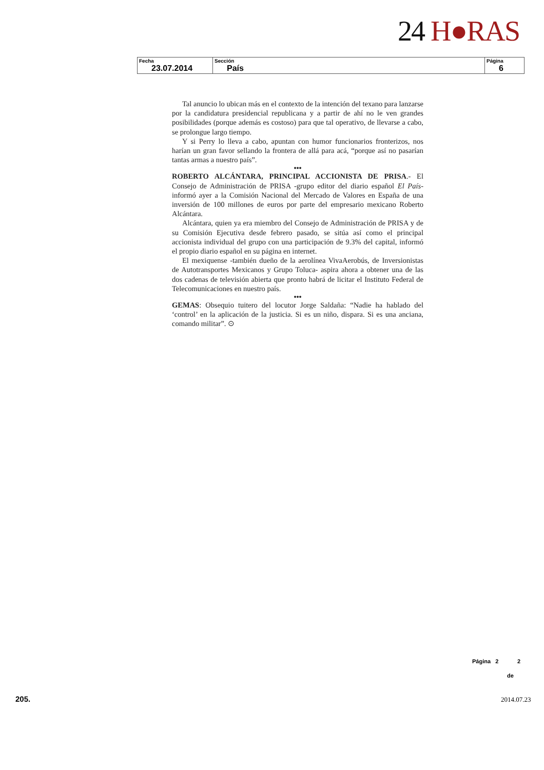24 H●RAS
| Fecha 23.07.2014 | Sección País | Página 6 |
Tal anuncio lo ubican más en el contexto de la intención del texano para lanzarse por la candidatura presidencial republicana y a partir de ahí no le ven grandes posibilidades (porque además es costoso) para que tal operativo, de llevarse a cabo, se prolongue largo tiempo.
Y si Perry lo lleva a cabo, apuntan con humor funcionarios fronterizos, nos harían un gran favor sellando la frontera de allá para acá, “porque así no pasarían tantas armas a nuestro país”.
•••
ROBERTO ALCÁNTARA, PRINCIPAL ACCIONISTA DE PRISA.- El Consejo de Administración de PRISA -grupo editor del diario español El País- informó ayer a la Comisión Nacional del Mercado de Valores en España de una inversión de 100 millones de euros por parte del empresario mexicano Roberto Alcántara.
Alcántara, quien ya era miembro del Consejo de Administración de PRISA y de su Comisión Ejecutiva desde febrero pasado, se sitúa así como el principal accionista individual del grupo con una participación de 9.3% del capital, informó el propio diario español en su página en internet.
El mexiquense -también dueño de la aerolínea VivaAerobús, de Inversionistas de Autotransportes Mexicanos y Grupo Toluca- aspira ahora a obtener una de las dos cadenas de televisión abierta que pronto habrá de licitar el Instituto Federal de Telecomunicaciones en nuestro país.
•••
GEMAS: Obsequio tuitero del locutor Jorge Saldaña: “Nadie ha hablado del ‘control’ en la aplicación de la justicia. Si es un niño, dispara. Si es una anciana, comando militar”. ⊙
Página 2 2
de
205. 2014.07.23